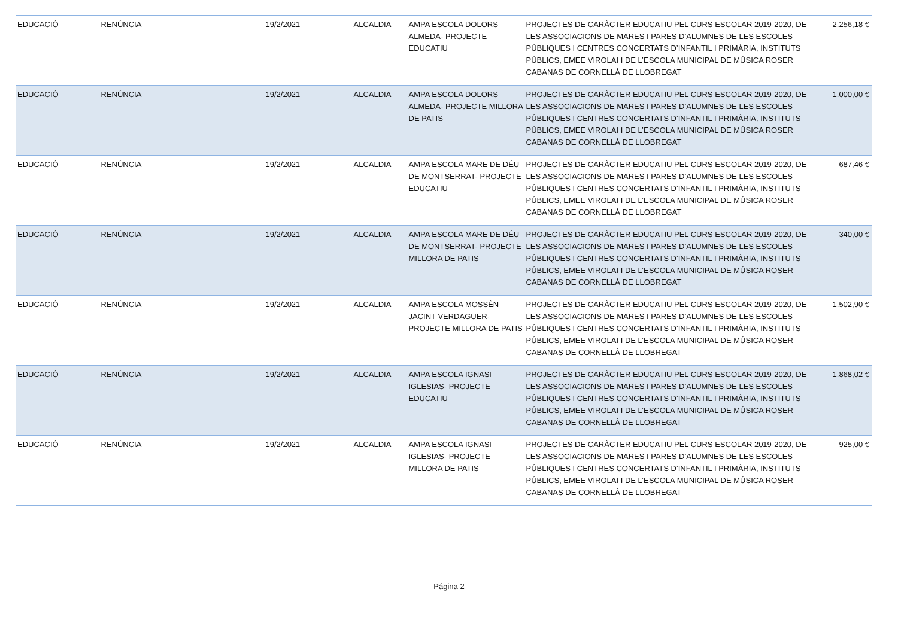| EDUCACIÓ | RENÚNCIA | 19/2/2021 | ALCALDIA | AMPA ESCOLA DOLORS ALMEDA- PROJECTE EDUCATIU | PROJECTES DE CARÀCTER EDUCATIU PEL CURS ESCOLAR 2019-2020, DE LES ASSOCIACIONS DE MARES I PARES D’ALUMNES DE LES ESCOLES PÚBLIQUES I CENTRES CONCERTATS D’INFANTIL I PRIMÀRIA, INSTITUTS PÚBLICS, EMEE VIROLAI I DE L’ESCOLA MUNICIPAL DE MÚSICA ROSER CABANAS DE CORNELLÀ DE LLOBREGAT | 2.256,18 € |
| EDUCACIÓ | RENÚNCIA | 19/2/2021 | ALCALDIA | AMPA ESCOLA DOLORS ALMEDA- PROJECTE MILLORA DE PATIS | PROJECTES DE CARÀCTER EDUCATIU PEL CURS ESCOLAR 2019-2020, DE LES ASSOCIACIONS DE MARES I PARES D’ALUMNES DE LES ESCOLES PÚBLIQUES I CENTRES CONCERTATS D’INFANTIL I PRIMÀRIA, INSTITUTS PÚBLICS, EMEE VIROLAI I DE L’ESCOLA MUNICIPAL DE MÚSICA ROSER CABANAS DE CORNELLÀ DE LLOBREGAT | 1.000,00 € |
| EDUCACIÓ | RENÚNCIA | 19/2/2021 | ALCALDIA | AMPA ESCOLA MARE DE DÉU DE MONTSERRAT- PROJECTE EDUCATIU | PROJECTES DE CARÀCTER EDUCATIU PEL CURS ESCOLAR 2019-2020, DE LES ASSOCIACIONS DE MARES I PARES D’ALUMNES DE LES ESCOLES PÚBLIQUES I CENTRES CONCERTATS D’INFANTIL I PRIMÀRIA, INSTITUTS PÚBLICS, EMEE VIROLAI I DE L’ESCOLA MUNICIPAL DE MÚSICA ROSER CABANAS DE CORNELLÀ DE LLOBREGAT | 687,46 € |
| EDUCACIÓ | RENÚNCIA | 19/2/2021 | ALCALDIA | AMPA ESCOLA MARE DE DÉU DE MONTSERRAT- PROJECTE MILLORA DE PATIS | PROJECTES DE CARÀCTER EDUCATIU PEL CURS ESCOLAR 2019-2020, DE LES ASSOCIACIONS DE MARES I PARES D’ALUMNES DE LES ESCOLES PÚBLIQUES I CENTRES CONCERTATS D’INFANTIL I PRIMÀRIA, INSTITUTS PÚBLICS, EMEE VIROLAI I DE L’ESCOLA MUNICIPAL DE MÚSICA ROSER CABANAS DE CORNELLÀ DE LLOBREGAT | 340,00 € |
| EDUCACIÓ | RENÚNCIA | 19/2/2021 | ALCALDIA | AMPA ESCOLA MOSSÈN JACINT VERDAGUER- PROJECTE MILLORA DE PATIS | PROJECTES DE CARÀCTER EDUCATIU PEL CURS ESCOLAR 2019-2020, DE LES ASSOCIACIONS DE MARES I PARES D’ALUMNES DE LES ESCOLES PÚBLIQUES I CENTRES CONCERTATS D’INFANTIL I PRIMÀRIA, INSTITUTS PÚBLICS, EMEE VIROLAI I DE L’ESCOLA MUNICIPAL DE MÚSICA ROSER CABANAS DE CORNELLÀ DE LLOBREGAT | 1.502,90 € |
| EDUCACIÓ | RENÚNCIA | 19/2/2021 | ALCALDIA | AMPA ESCOLA IGNASI IGLESIAS- PROJECTE EDUCATIU | PROJECTES DE CARÀCTER EDUCATIU PEL CURS ESCOLAR 2019-2020, DE LES ASSOCIACIONS DE MARES I PARES D’ALUMNES DE LES ESCOLES PÚBLIQUES I CENTRES CONCERTATS D’INFANTIL I PRIMÀRIA, INSTITUTS PÚBLICS, EMEE VIROLAI I DE L’ESCOLA MUNICIPAL DE MÚSICA ROSER CABANAS DE CORNELLÀ DE LLOBREGAT | 1.868,02 € |
| EDUCACIÓ | RENÚNCIA | 19/2/2021 | ALCALDIA | AMPA ESCOLA IGNASI IGLESIAS- PROJECTE MILLORA DE PATIS | PROJECTES DE CARÀCTER EDUCATIU PEL CURS ESCOLAR 2019-2020, DE LES ASSOCIACIONS DE MARES I PARES D’ALUMNES DE LES ESCOLES PÚBLIQUES I CENTRES CONCERTATS D’INFANTIL I PRIMÀRIA, INSTITUTS PÚBLICS, EMEE VIROLAI I DE L’ESCOLA MUNICIPAL DE MÚSICA ROSER CABANAS DE CORNELLÀ DE LLOBREGAT | 925,00 € |
Página 2